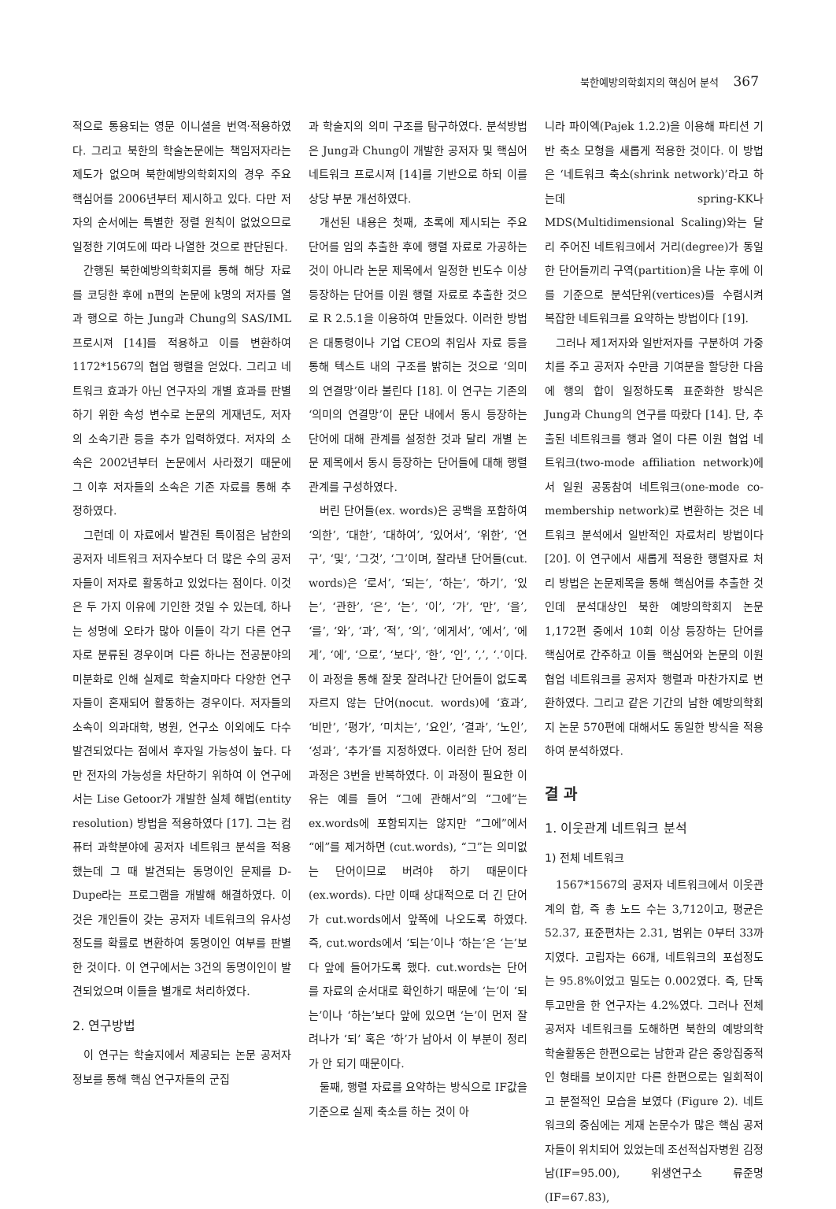북한예방의학회지의 핵심어 분석 367
적으로 통용되는 영문 이니셜을 번역·적용하였다. 그리고 북한의 학술논문에는 책임저자라는 제도가 없으며 북한예방의학회지의 경우 주요 핵심어를 2006년부터 제시하고 있다. 다만 저자의 순서에는 특별한 정렬 원칙이 없었으므로 일정한 기여도에 따라 나열한 것으로 판단된다.
간행된 북한예방의학회지를 통해 해당 자료를 코딩한 후에 n편의 논문에 k명의 저자를 열과 행으로 하는 Jung과 Chung의 SAS/IML 프로시져 [14]를 적용하고 이를 변환하여 1172*1567의 협업 행렬을 얻었다. 그리고 네트워크 효과가 아닌 연구자의 개별 효과를 판별하기 위한 속성 변수로 논문의 게재년도, 저자의 소속기관 등을 추가 입력하였다. 저자의 소속은 2002년부터 논문에서 사라졌기 때문에 그 이후 저자들의 소속은 기존 자료를 통해 추정하였다.
그런데 이 자료에서 발견된 특이점은 남한의 공저자 네트워크 저자수보다 더 많은 수의 공저자들이 저자로 활동하고 있었다는 점이다. 이것은 두 가지 이유에 기인한 것일 수 있는데, 하나는 성명에 오타가 많아 이들이 각기 다른 연구자로 분류된 경우이며 다른 하나는 전공분야의 미분화로 인해 실제로 학술지마다 다양한 연구자들이 혼재되어 활동하는 경우이다. 저자들의 소속이 의과대학, 병원, 연구소 이외에도 다수 발견되었다는 점에서 후자일 가능성이 높다. 다만 전자의 가능성을 차단하기 위하여 이 연구에서는 Lise Getoor가 개발한 실체 해법(entity resolution) 방법을 적용하였다 [17]. 그는 컴퓨터 과학분야에 공저자 네트워크 분석을 적용했는데 그 때 발견되는 동명이인 문제를 D-Dupe라는 프로그램을 개발해 해결하였다. 이것은 개인들이 갖는 공저자 네트워크의 유사성 정도를 확률로 변환하여 동명이인 여부를 판별한 것이다. 이 연구에서는 3건의 동명이인이 발견되었으며 이들을 별개로 처리하였다.
2. 연구방법
이 연구는 학술지에서 제공되는 논문 공저자 정보를 통해 핵심 연구자들의 군집
과 학술지의 의미 구조를 탐구하였다. 분석방법은 Jung과 Chung이 개발한 공저자 및 핵심어 네트워크 프로시져 [14]를 기반으로 하되 이를 상당 부분 개선하였다.
개선된 내용은 첫째, 초록에 제시되는 주요 단어를 임의 추출한 후에 행렬 자료로 가공하는 것이 아니라 논문 제목에서 일정한 빈도수 이상 등장하는 단어를 이원 행렬 자료로 추출한 것으로 R 2.5.1을 이용하여 만들었다. 이러한 방법은 대통령이나 기업 CEO의 취임사 자료 등을 통해 텍스트 내의 구조를 밝히는 것으로 ‘의미의 연결망’이라 불린다 [18]. 이 연구는 기존의 ‘의미의 연결망’이 문단 내에서 동시 등장하는 단어에 대해 관계를 설정한 것과 달리 개별 논문 제목에서 동시 등장하는 단어들에 대해 행렬 관계를 구성하였다.
버린 단어들(ex. words)은 공백을 포함하여 ‘의한’, ‘대한’, ‘대하여’, ‘있어서’, ‘위한’, ‘연구’, ‘및’, ‘그것’, ‘그’이며, 잘라낸 단어들(cut. words)은 ‘로서’, ‘되는’, ‘하는’, ‘하기’, ‘있는’, ‘관한’, ‘은’, ‘는’, ‘이’, ‘가’, ‘만’, ‘을’, ‘를’, ‘와’, ‘과’, ‘적’, ‘의’, ‘에게서’, ‘에서’, ‘에게’, ‘에’, ‘으로’, ‘보다’, ‘한’, ‘인’, ‘,’, ‘.’이다. 이 과정을 통해 잘못 잘려나간 단어들이 없도록 자르지 않는 단어(nocut. words)에 ‘효과’, ‘비만’, ‘평가’, ‘미치는’, ‘요인’, ‘결과’, ‘노인’, ‘성과’, ‘추가’를 지정하였다. 이러한 단어 정리 과정은 3번을 반복하였다. 이 과정이 필요한 이유는 예를 들어 “그에 관해서”의 “그에”는 ex.words에 포함되지는 않지만 “그에”에서 “에”를 제거하면 (cut.words), “그”는 의미없는 단어이므로 버려야 하기 때문이다 (ex.words). 다만 이때 상대적으로 더 긴 단어가 cut.words에서 앞쪽에 나오도록 하였다. 즉, cut.words에서 ‘되는’이나 ‘하는’은 ‘는’보다 앞에 들어가도록 했다. cut.words는 단어를 자료의 순서대로 확인하기 때문에 ‘는’이 ‘되는’이나 ‘하는’보다 앞에 있으면 ‘는’이 먼저 잘려나가 ‘되’ 혹은 ‘하’가 남아서 이 부분이 정리가 안 되기 때문이다.
둘째, 행렬 자료를 요약하는 방식으로 IF값을 기준으로 실제 축소를 하는 것이 아
니라 파이엑(Pajek 1.2.2)을 이용해 파티션 기반 축소 모형을 새롭게 적용한 것이다. 이 방법은 ‘네트워크 축소(shrink network)’라고 하는데 spring-KK나 MDS(Multidimensional Scaling)와는 달리 주어진 네트워크에서 거리(degree)가 동일한 단어들끼리 구역(partition)을 나눈 후에 이를 기준으로 분석단위(vertices)를 수렴시켜 복잡한 네트워크를 요약하는 방법이다 [19].
그러나 제1저자와 일반저자를 구분하여 가중치를 주고 공저자 수만큼 기여분을 할당한 다음에 행의 합이 일정하도록 표준화한 방식은 Jung과 Chung의 연구를 따랐다 [14]. 단, 추출된 네트워크를 행과 열이 다른 이원 협업 네트워크(two-mode affiliation network)에서 일원 공동참여 네트워크(one-mode co-membership network)로 변환하는 것은 네트워크 분석에서 일반적인 자료처리 방법이다 [20]. 이 연구에서 새롭게 적용한 행렬자료 처리 방법은 논문제목을 통해 핵심어를 추출한 것인데 분석대상인 북한 예방의학회지 논문 1,172편 중에서 10회 이상 등장하는 단어를 핵심어로 간주하고 이들 핵심어와 논문의 이원 협업 네트워크를 공저자 행렬과 마찬가지로 변환하였다. 그리고 같은 기간의 남한 예방의학회지 논문 570편에 대해서도 동일한 방식을 적용하여 분석하였다.
결 과
1. 이웃관계 네트워크 분석
1) 전체 네트워크
1567*1567의 공저자 네트워크에서 이웃관계의 합, 즉 총 노드 수는 3,712이고, 평균은 52.37, 표준편차는 2.31, 범위는 0부터 33까지였다. 고립자는 66개, 네트워크의 포섭정도는 95.8%이었고 밀도는 0.002였다. 즉, 단독 투고만을 한 연구자는 4.2%였다. 그러나 전체 공저자 네트워크를 도해하면 북한의 예방의학 학술활동은 한편으로는 남한과 같은 중앙집중적인 형태를 보이지만 다른 한편으로는 일회적이고 분절적인 모습을 보였다 (Figure 2). 네트워크의 중심에는 게재 논문수가 많은 핵심 공저자들이 위치되어 있었는데 조선적십자병원 김정남(IF=95.00), 위생연구소 류준명(IF=67.83),